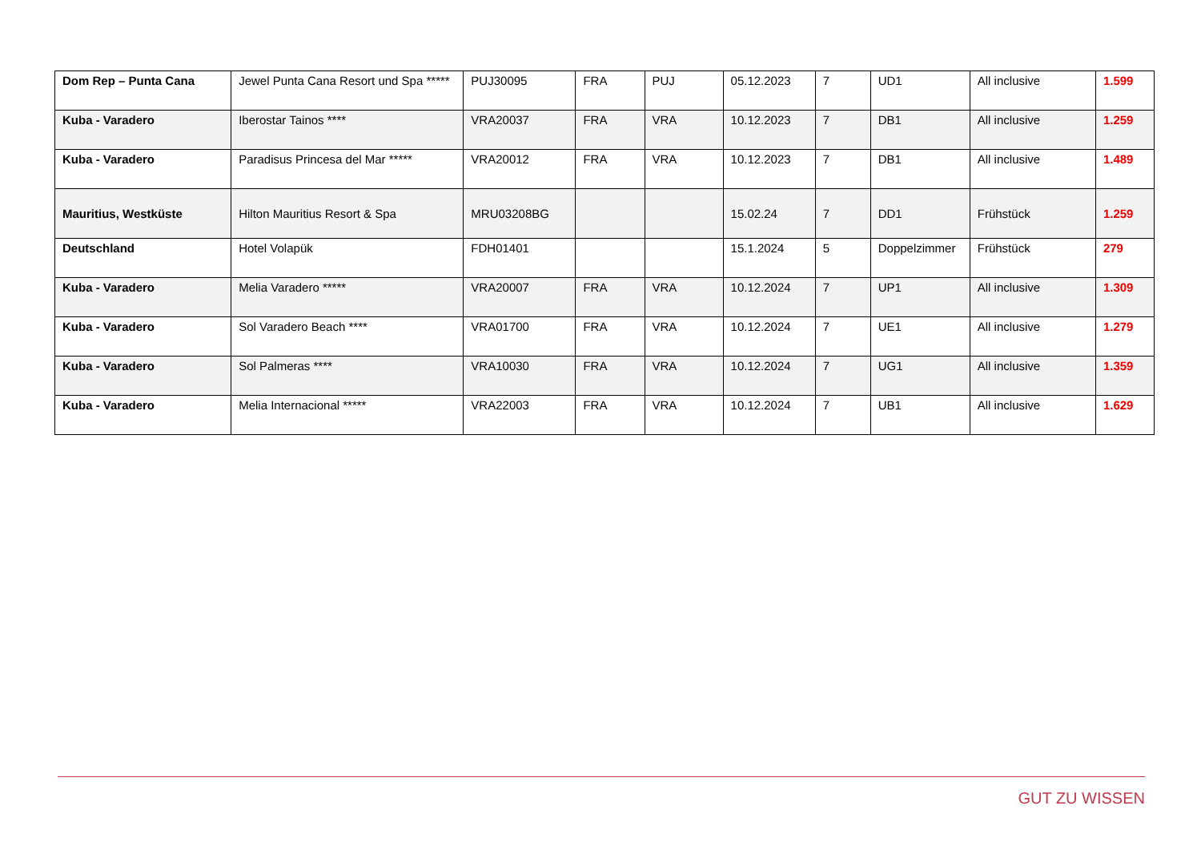| Dom Rep – Punta Cana | Jewel Punta Cana Resort und Spa ***** | PUJ30095 | FRA | PUJ | 05.12.2023 | 7 | UD1 | All inclusive | 1.599 |
| Kuba - Varadero | Iberostar Tainos **** | VRA20037 | FRA | VRA | 10.12.2023 | 7 | DB1 | All inclusive | 1.259 |
| Kuba - Varadero | Paradisus Princesa del Mar ***** | VRA20012 | FRA | VRA | 10.12.2023 | 7 | DB1 | All inclusive | 1.489 |
| Mauritius, Westküste | Hilton Mauritius Resort & Spa | MRU03208BG | | | 15.02.24 | 7 | DD1 | Frühstück | 1.259 |
| Deutschland | Hotel Volapük | FDH01401 | | | 15.1.2024 | 5 | Doppelzimmer | Frühstück | 279 |
| Kuba - Varadero | Melia Varadero ***** | VRA20007 | FRA | VRA | 10.12.2024 | 7 | UP1 | All inclusive | 1.309 |
| Kuba - Varadero | Sol Varadero Beach **** | VRA01700 | FRA | VRA | 10.12.2024 | 7 | UE1 | All inclusive | 1.279 |
| Kuba - Varadero | Sol Palmeras **** | VRA10030 | FRA | VRA | 10.12.2024 | 7 | UG1 | All inclusive | 1.359 |
| Kuba - Varadero | Melia Internacional ***** | VRA22003 | FRA | VRA | 10.12.2024 | 7 | UB1 | All inclusive | 1.629 |
GUT ZU WISSEN